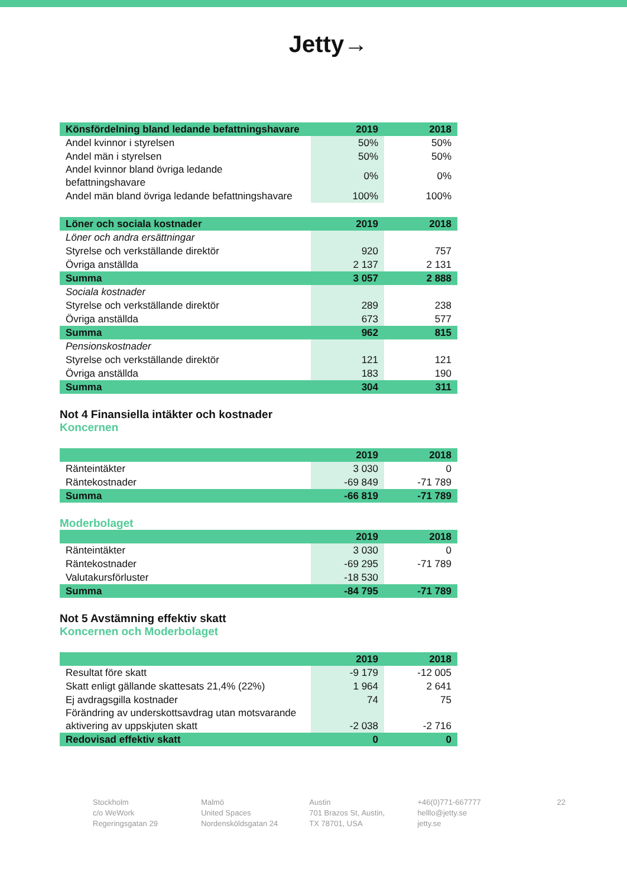Jetty→
| Könsfördelning bland ledande befattningshavare | 2019 | 2018 |
| --- | --- | --- |
| Andel kvinnor i styrelsen | 50% | 50% |
| Andel män i styrelsen | 50% | 50% |
| Andel kvinnor bland övriga ledande befattningshavare | 0% | 0% |
| Andel män bland övriga ledande befattningshavare | 100% | 100% |
| Löner och sociala kostnader | 2019 | 2018 |
| --- | --- | --- |
| Löner och andra ersättningar | | |
| Styrelse och verkställande direktör | 920 | 757 |
| Övriga anställda | 2 137 | 2 131 |
| Summa | 3 057 | 2 888 |
| Sociala kostnader | | |
| Styrelse och verkställande direktör | 289 | 238 |
| Övriga anställda | 673 | 577 |
| Summa | 962 | 815 |
| Pensionskostnader | | |
| Styrelse och verkställande direktör | 121 | 121 |
| Övriga anställda | 183 | 190 |
| Summa | 304 | 311 |
Not 4 Finansiella intäkter och kostnader
Koncernen
| | 2019 | 2018 |
| --- | --- | --- |
| Ränteintäkter | 3 030 | 0 |
| Räntekostnader | -69 849 | -71 789 |
| Summa | -66 819 | -71 789 |
Moderbolaget
| | 2019 | 2018 |
| --- | --- | --- |
| Ränteintäkter | 3 030 | 0 |
| Räntekostnader | -69 295 | -71 789 |
| Valutakursförluster | -18 530 | |
| Summa | -84 795 | -71 789 |
Not 5 Avstämning effektiv skatt
Koncernen och Moderbolaget
| | 2019 | 2018 |
| --- | --- | --- |
| Resultat före skatt | -9 179 | -12 005 |
| Skatt enligt gällande skattesats 21,4% (22%) | 1 964 | 2 641 |
| Ej avdragsgilla kostnader | 74 | 75 |
| Förändring av underskottsavdrag utan motsvarande aktivering av uppskjuten skatt | -2 038 | -2 716 |
| Redovisad effektiv skatt | 0 | 0 |
Stockholm
c/o WeWork
Regeringsgatan 29
Malmö
United Spaces
Nordensköldsgatan 24
Austin
701 Brazos St, Austin,
TX 78701, USA
+46(0)771-667777
helllo@jetty.se
jetty.se
22